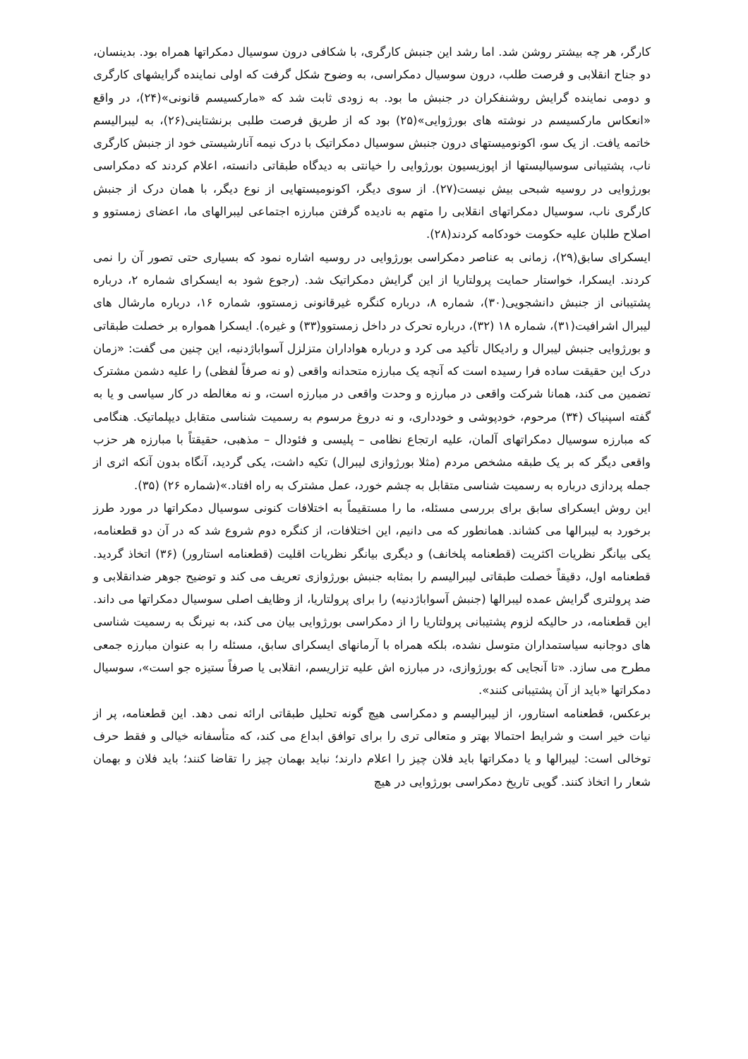کارگر، هر چه بیشتر روشن شد. اما رشد این جنبش کارگری، با شکافی درون سوسیال دمکراتها همراه بود. بدینسان، دو جناح انقلابی و فرصت طلب، درون سوسیال دمکراسی، به وضوح شکل گرفت که اولی نماینده گرایشهای کارگری و دومی نماینده گرایش روشنفکران در جنبش ما بود. به زودی ثابت شد که «مارکسیسم قانونی»(۲۴)، در واقع «انعکاس مارکسیسم در نوشته های بورژوایی»(۲۵) بود که از طریق فرصت طلبی برنشتاینی(۲۶)، به لیبرالیسم خاتمه یافت. از یک سو، اکونومیستهای درون جنبش سوسیال دمکراتیک با درک نیمه آنارشیستی خود از جنبش کارگری ناب، پشتیبانی سوسیالیستها از اپوزیسیون بورژوایی را خیانتی به دیدگاه طبقاتی دانسته، اعلام کردند که دمکراسی بورژوایی در روسیه شبحی بیش نیست(۲۷). از سوی دیگر، اکونومیستهایی از نوع دیگر، با همان درک از جنبش کارگری ناب، سوسیال دمکراتهای انقلابی را متهم به نادیده گرفتن مبارزه اجتماعی لیبرالهای ما، اعضای زمستوو و اصلاح طلبان علیه حکومت خودکامه کردند(۲۸).
ایسکرای سابق(۲۹)، زمانی به عناصر دمکراسی بورژوایی در روسیه اشاره نمود که بسیاری حتی تصور آن را نمی کردند. ایسکرا، خواستار حمایت پرولتاریا از این گرایش دمکراتیک شد. (رجوع شود به ایسکرای شماره ۲، درباره پشتیبانی از جنبش دانشجویی(۳۰)، شماره ۸، درباره کنگره غیرقانونی زمستوو، شماره ۱۶، درباره مارشال های لیبرال اشرافیت(۳۱)، شماره ۱۸ (۳۲)، درباره تحرک در داخل زمستوو(۳۳) و غیره). ایسکرا همواره بر خصلت طبقاتی و بورژوایی جنبش لیبرال و رادیکال تأکید می کرد و درباره هواداران متزلزل آسواباژدنیه، این چنین می گفت: «زمان درک این حقیقت ساده فرا رسیده است که آنچه یک مبارزه متحدانه واقعی (و نه صرفاً لفظی) را علیه دشمن مشترک تضمین می کند، همانا شرکت واقعی در مبارزه و وحدت واقعی در مبارزه است، و نه مغالطه در کار سیاسی و یا به گفته اسپنیاک (۳۴) مرحوم، خودپوشی و خودداری، و نه دروغ مرسوم به رسمیت شناسی متقابل دیپلماتیک. هنگامی که مبارزه سوسیال دمکراتهای آلمان، علیه ارتجاع نظامی – پلیسی و فئودال – مذهبی، حقیقتاً با مبارزه هر حزب واقعی دیگر که بر یک طبقه مشخص مردم (مثلا بورژوازی لیبرال) تکیه داشت، یکی گردید، آنگاه بدون آنکه اثری از جمله پردازی درباره به رسمیت شناسی متقابل به چشم خورد، عمل مشترک به راه افتاد.»(شماره ۲۶) (۳۵).
این روش ایسکرای سابق برای بررسی مسئله، ما را مستقیماً به اختلافات کنونی سوسیال دمکراتها در مورد طرز برخورد به لیبرالها می کشاند. همانطور که می دانیم، این اختلافات، از کنگره دوم شروع شد که در آن دو قطعنامه، یکی بیانگر نظریات اکثریت (قطعنامه پلخانف) و دیگری بیانگر نظریات اقلیت (قطعنامه استارور) (۳۶) اتخاذ گردید. قطعنامه اول، دقیقاً خصلت طبقاتی لیبرالیسم را بمثابه جنبش بورژوازی تعریف می کند و توضیح جوهر ضدانقلابی و ضد پرولتری گرایش عمده لیبرالها (جنبش آسواباژدنیه) را برای پرولتاریا، از وظایف اصلی سوسیال دمکراتها می داند. این قطعنامه، در حالیکه لزوم پشتیبانی پرولتاریا را از دمکراسی بورژوایی بیان می کند، به نیرنگ به رسمیت شناسی های دوجانبه سیاستمداران متوسل نشده، بلکه همراه با آرمانهای ایسکرای سابق، مسئله را به عنوان مبارزه جمعی مطرح می سازد. «تا آنجایی که بورژوازی، در مبارزه اش علیه تزاریسم، انقلابی یا صرفاً ستیزه جو است»، سوسیال دمکراتها «باید از آن پشتیبانی کنند».
برعکس، قطعنامه استارور، از لیبرالیسم و دمکراسی هیچ گونه تحلیل طبقاتی ارائه نمی دهد. این قطعنامه، پر از نیات خیر است و شرایط احتمالا بهتر و متعالی تری را برای توافق ابداع می کند، که متأسفانه خیالی و فقط حرف توخالی است: لیبرالها و یا دمکراتها باید فلان چیز را اعلام دارند؛ نباید بهمان چیز را تقاضا کنند؛ باید فلان و بهمان شعار را اتخاذ کنند. گویی تاریخ دمکراسی بورژوایی در هیچ